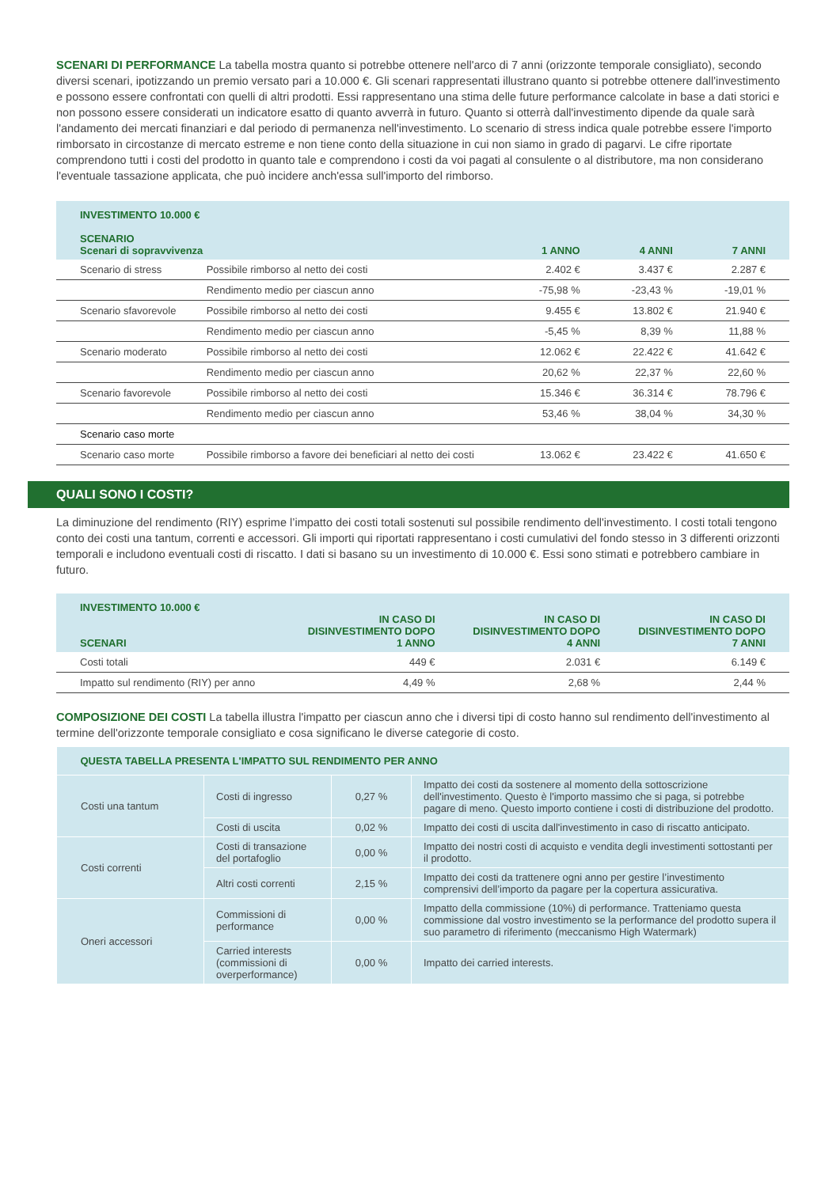SCENARI DI PERFORMANCE La tabella mostra quanto si potrebbe ottenere nell'arco di 7 anni (orizzonte temporale consigliato), secondo diversi scenari, ipotizzando un premio versato pari a 10.000 €. Gli scenari rappresentati illustrano quanto si potrebbe ottenere dall'investimento e possono essere confrontati con quelli di altri prodotti. Essi rappresentano una stima delle future performance calcolate in base a dati storici e non possono essere considerati un indicatore esatto di quanto avverrà in futuro. Quanto si otterrà dall'investimento dipende da quale sarà l'andamento dei mercati finanziari e dal periodo di permanenza nell'investimento. Lo scenario di stress indica quale potrebbe essere l'importo rimborsato in circostanze di mercato estreme e non tiene conto della situazione in cui non siamo in grado di pagarvi. Le cifre riportate comprendono tutti i costi del prodotto in quanto tale e comprendono i costi da voi pagati al consulente o al distributore, ma non considerano l'eventuale tassazione applicata, che può incidere anch'essa sull'importo del rimborso.
| INVESTIMENTO 10.000 € SCENARIO Scenari di sopravvivenza | | 1 ANNO | 4 ANNI | 7 ANNI |
| --- | --- | --- | --- | --- |
| Scenario di stress | Possibile rimborso al netto dei costi | 2.402 € | 3.437 € | 2.287 € |
| | Rendimento medio per ciascun anno | -75,98 % | -23,43 % | -19,01 % |
| Scenario sfavorevole | Possibile rimborso al netto dei costi | 9.455 € | 13.802 € | 21.940 € |
| | Rendimento medio per ciascun anno | -5,45 % | 8,39 % | 11,88 % |
| Scenario moderato | Possibile rimborso al netto dei costi | 12.062 € | 22.422 € | 41.642 € |
| | Rendimento medio per ciascun anno | 20,62 % | 22,37 % | 22,60 % |
| Scenario favorevole | Possibile rimborso al netto dei costi | 15.346 € | 36.314 € | 78.796 € |
| | Rendimento medio per ciascun anno | 53,46 % | 38,04 % | 34,30 % |
| Scenario caso morte | | | | |
| Scenario caso morte | Possibile rimborso a favore dei beneficiari al netto dei costi | 13.062 € | 23.422 € | 41.650 € |
QUALI SONO I COSTI?
La diminuzione del rendimento (RIY) esprime l’impatto dei costi totali sostenuti sul possibile rendimento dell'investimento. I costi totali tengono conto dei costi una tantum, correnti e accessori. Gli importi qui riportati rappresentano i costi cumulativi del fondo stesso in 3 differenti orizzonti temporali e includono eventuali costi di riscatto. I dati si basano su un investimento di 10.000 €. Essi sono stimati e potrebbero cambiare in futuro.
| INVESTIMENTO 10.000 € SCENARI | IN CASO DI DISINVESTIMENTO DOPO 1 ANNO | IN CASO DI DISINVESTIMENTO DOPO 4 ANNI | IN CASO DI DISINVESTIMENTO DOPO 7 ANNI |
| --- | --- | --- | --- |
| Costi totali | 449 € | 2.031 € | 6.149 € |
| Impatto sul rendimento (RIY) per anno | 4,49 % | 2,68 % | 2,44 % |
COMPOSIZIONE DEI COSTI La tabella illustra l'impatto per ciascun anno che i diversi tipi di costo hanno sul rendimento dell'investimento al termine dell'orizzonte temporale consigliato e cosa significano le diverse categorie di costo.
| QUESTA TABELLA PRESENTA L'IMPATTO SUL RENDIMENTO PER ANNO | | | |
| --- | --- | --- | --- |
| Costi una tantum | Costi di ingresso | 0,27 % | Impatto dei costi da sostenere al momento della sottoscrizione dell'investimento. Questo è l'importo massimo che si paga, si potrebbe pagare di meno. Questo importo contiene i costi di distribuzione del prodotto. |
| | Costi di uscita | 0,02 % | Impatto dei costi di uscita dall'investimento in caso di riscatto anticipato. |
| Costi correnti | Costi di transazione del portafoglio | 0,00 % | Impatto dei nostri costi di acquisto e vendita degli investimenti sottostanti per il prodotto. |
| | Altri costi correnti | 2,15 % | Impatto dei costi da trattenere ogni anno per gestire l’investimento comprensivi dell’importo da pagare per la copertura assicurativa. |
| Oneri accessori | Commissioni di performance | 0,00 % | Impatto della commissione (10%) di performance. Tratteniamo questa commissione dal vostro investimento se la performance del prodotto supera il suo parametro di riferimento (meccanismo High Watermark) |
| | Carried interests (commissioni di overperformance) | 0,00 % | Impatto dei carried interests. |